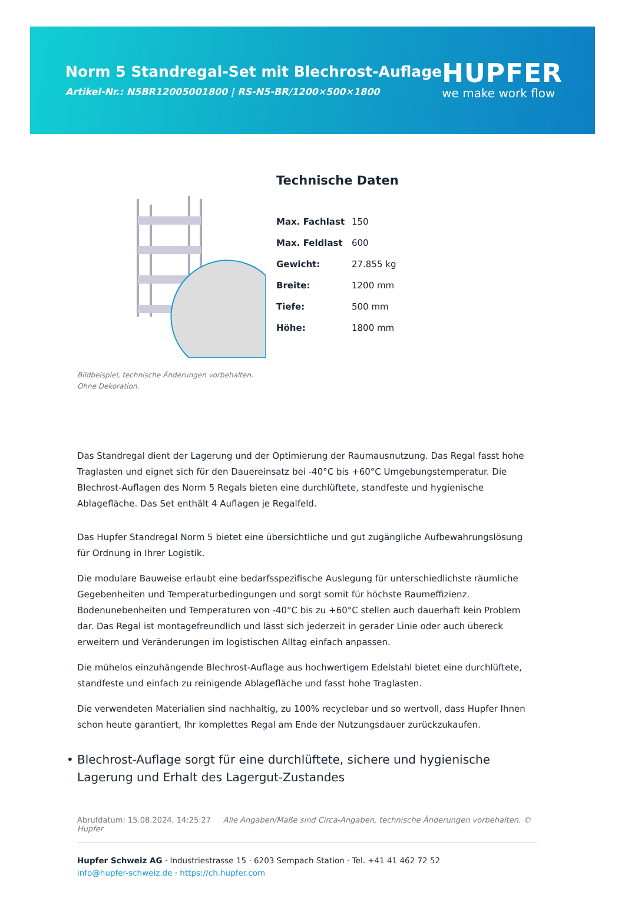Norm 5 Standregal-Set mit Blechrost-Auflage
Artikel-Nr.: N5BR12005001800 | RS-N5-BR/1200×500×1800
HUPFER
we make work flow
Bildbeispiel, technische Änderungen vorbehalten.
Ohne Dekoration.
Technische Daten
| Max. Fachlast | 150 |
| Max. Feldlast | 600 |
| Gewicht: | 27.855 kg |
| Breite: | 1200 mm |
| Tiefe: | 500 mm |
| Höhe: | 1800 mm |
Das Standregal dient der Lagerung und der Optimierung der Raumausnutzung. Das Regal fasst hohe Traglasten und eignet sich für den Dauereinsatz bei -40°C bis +60°C Umgebungstemperatur. Die Blechrost-Auflagen des Norm 5 Regals bieten eine durchlüftete, standfeste und hygienische Ablagefläche. Das Set enthält 4 Auflagen je Regalfeld.
Das Hupfer Standregal Norm 5 bietet eine übersichtliche und gut zugängliche Aufbewahrungslösung für Ordnung in Ihrer Logistik.
Die modulare Bauweise erlaubt eine bedarfsspezifische Auslegung für unterschiedlichste räumliche Gegebenheiten und Temperaturbedingungen und sorgt somit für höchste Raumeffizienz. Bodenunebenheiten und Temperaturen von -40°C bis zu +60°C stellen auch dauerhaft kein Problem dar. Das Regal ist montagefreundlich und lässt sich jederzeit in gerader Linie oder auch übereck erweitern und Veränderungen im logistischen Alltag einfach anpassen.
Die mühelos einzuhängende Blechrost-Auflage aus hochwertigem Edelstahl bietet eine durchlüftete, standfeste und einfach zu reinigende Ablagefläche und fasst hohe Traglasten.
Die verwendeten Materialien sind nachhaltig, zu 100% recyclebar und so wertvoll, dass Hupfer Ihnen schon heute garantiert, Ihr komplettes Regal am Ende der Nutzungsdauer zurückzukaufen.
• Blechrost-Auflage sorgt für eine durchlüftete, sichere und hygienische Lagerung und Erhalt des Lagergut-Zustandes
Abrufdatum: 15.08.2024, 14:25:27 Alle Angaben/Maße sind Circa-Angaben, technische Änderungen vorbehalten. © Hupfer
Hupfer Schweiz AG · Industriestrasse 15 · 6203 Sempach Station · Tel. +41 41 462 72 52
info@hupfer-schweiz.de · https://ch.hupfer.com